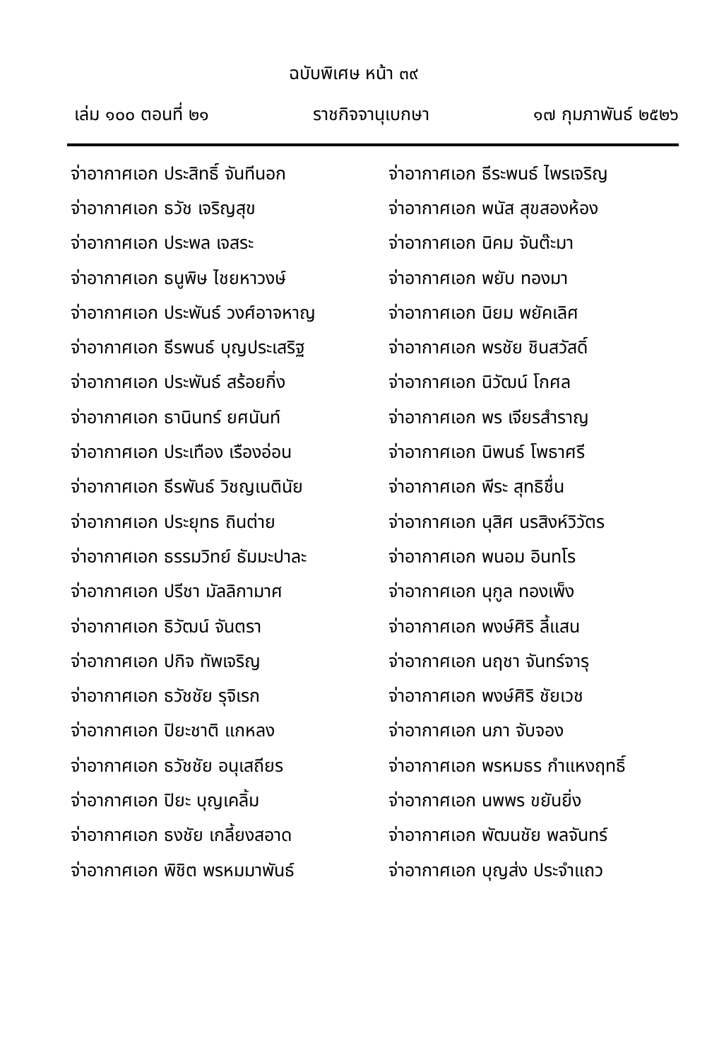ฉบับพิเศษ หน้า ๓๙
เล่ม ๑๐๐ ตอนที่ ๒๑ ราชกิจจานุเบกษา ๑๗ กุมภาพันธ์ ๒๕๒๖
| จ่าอากาศเอก ประสิทธิ์ จันทีนอก | จ่าอากาศเอก ธีระพนธ์ ไพรเจริญ |
| จ่าอากาศเอก ธวัช เจริญสุข | จ่าอากาศเอก พนัส สุขสองห้อง |
| จ่าอากาศเอก ประพล เจสระ | จ่าอากาศเอก นิคม จันต๊ะมา |
| จ่าอากาศเอก ธนูพิษ ไชยหาวงษ์ | จ่าอากาศเอก พยับ ทองมา |
| จ่าอากาศเอก ประพันธ์ วงศ์อาจหาญ | จ่าอากาศเอก นิยม พยัคเลิศ |
| จ่าอากาศเอก ธีรพนธ์ บุญประเสริฐ | จ่าอากาศเอก พรชัย ชินสวัสดิ์ |
| จ่าอากาศเอก ประพันธ์ สร้อยกิ่ง | จ่าอากาศเอก นิวัฒน์ โกศล |
| จ่าอากาศเอก ธานินทร์ ยศนันท์ | จ่าอากาศเอก พร เจียรสำราญ |
| จ่าอากาศเอก ประเทือง เรืองอ่อน | จ่าอากาศเอก นิพนธ์ โพธาศรี |
| จ่าอากาศเอก ธีรพันธ์ วิชญเนตินัย | จ่าอากาศเอก พีระ สุทธิชื่น |
| จ่าอากาศเอก ประยุทธ ถินต่าย | จ่าอากาศเอก นุสิศ นรสิงห์วิวัตร |
| จ่าอากาศเอก ธรรมวิทย์ ธัมมะปาละ | จ่าอากาศเอก พนอม อินทโร |
| จ่าอากาศเอก ปรีชา มัลลิกามาศ | จ่าอากาศเอก นุกูล ทองเพ็ง |
| จ่าอากาศเอก ธิวัฒน์ จันตรา | จ่าอากาศเอก พงษ์ศิริ ลี้แสน |
| จ่าอากาศเอก ปกิจ ทัพเจริญ | จ่าอากาศเอก นฤชา จันทร์จารุ |
| จ่าอากาศเอก ธวัชชัย รุจิเรก | จ่าอากาศเอก พงษ์ศิริ ชัยเวช |
| จ่าอากาศเอก ปิยะชาติ แกหลง | จ่าอากาศเอก นภา จับจอง |
| จ่าอากาศเอก ธวัชชัย อนุเสถียร | จ่าอากาศเอก พรหมธร กำแหงฤทธิ์ |
| จ่าอากาศเอก ปิยะ บุญเคลิ้ม | จ่าอากาศเอก นพพร ขยันยิ่ง |
| จ่าอากาศเอก ธงชัย เกลี้ยงสอาด | จ่าอากาศเอก พัฒนชัย พลจันทร์ |
| จ่าอากาศเอก พิชิต พรหมมาพันธ์ | จ่าอากาศเอก บุญส่ง ประจำแถว |